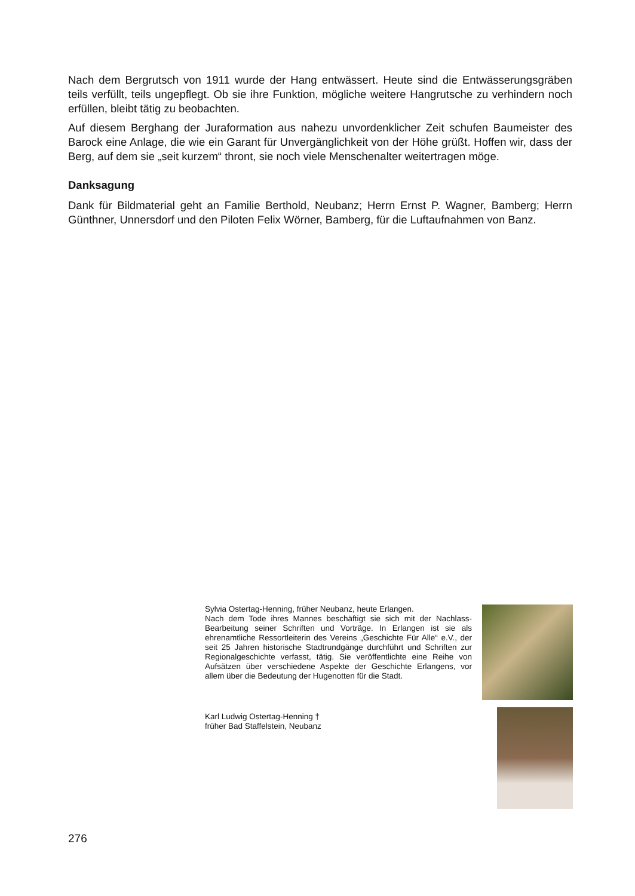Nach dem Bergrutsch von 1911 wurde der Hang entwässert. Heute sind die Entwässerungsgräben teils verfüllt, teils ungepflegt. Ob sie ihre Funktion, mögliche weitere Hangrutsche zu verhindern noch erfüllen, bleibt tätig zu beobachten.
Auf diesem Berghang der Juraformation aus nahezu unvordenklicher Zeit schufen Baumeister des Barock eine Anlage, die wie ein Garant für Unvergänglichkeit von der Höhe grüßt. Hoffen wir, dass der Berg, auf dem sie „seit kurzem“ thront, sie noch viele Menschenalter weitertragen möge.
Danksagung
Dank für Bildmaterial geht an Familie Berthold, Neubanz; Herrn Ernst P. Wagner, Bamberg; Herrn Günthner, Unnersdorf und den Piloten Felix Wörner, Bamberg, für die Luftaufnahmen von Banz.
Sylvia Ostertag-Henning, früher Neubanz, heute Erlangen.
Nach dem Tode ihres Mannes beschäftigt sie sich mit der Nachlass-Bearbeitung seiner Schriften und Vorträge. In Erlangen ist sie als ehrenamtliche Ressortleiterin des Vereins „Geschichte Für Alle“ e.V., der seit 25 Jahren historische Stadtrundgänge durchführt und Schriften zur Regionalgeschichte verfasst, tätig. Sie veröffentlichte eine Reihe von Aufsätzen über verschiedene Aspekte der Geschichte Erlangens, vor allem über die Bedeutung der Hugenotten für die Stadt.
Karl Ludwig Ostertag-Henning †
früher Bad Staffelstein, Neubanz
276